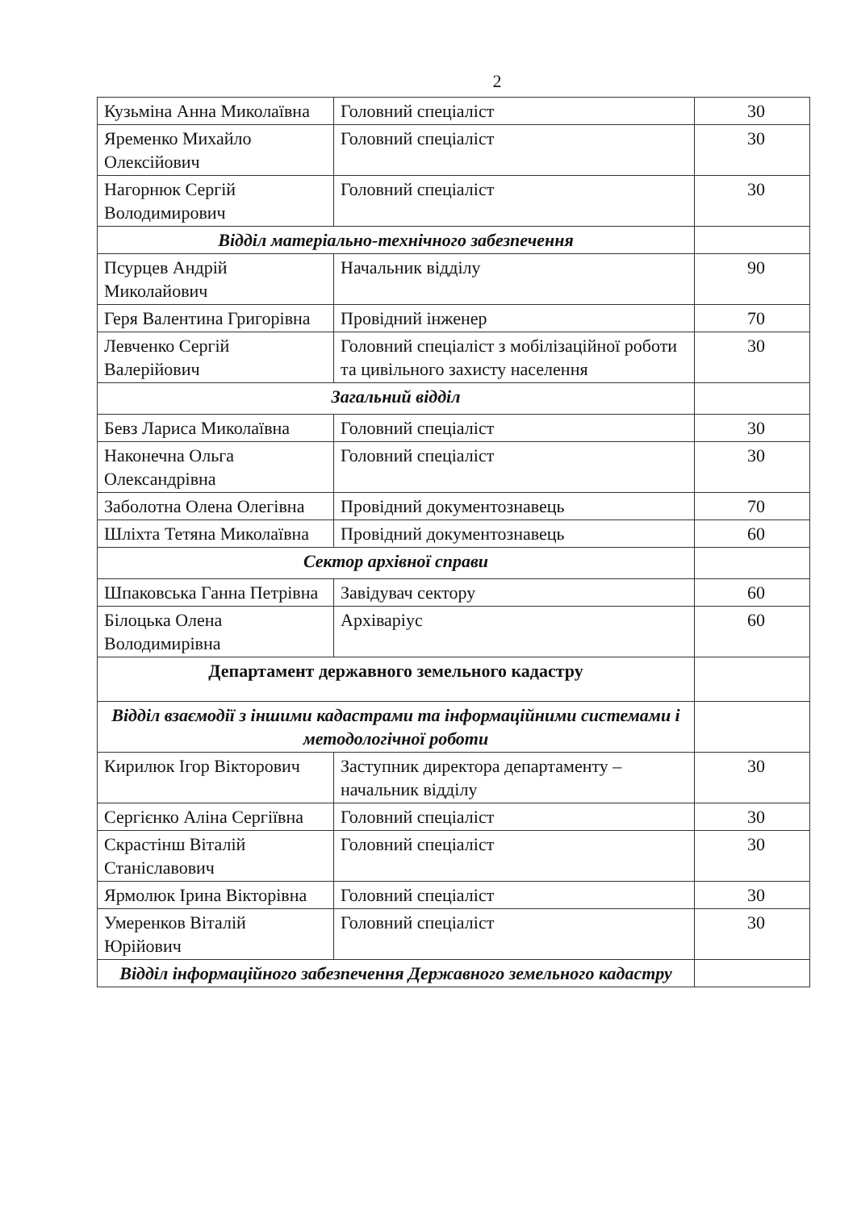2
| Кузьміна Анна Миколаївна | Головний спеціаліст | 30 |
| Яременко Михайло Олексійович | Головний спеціаліст | 30 |
| Нагорнюк Сергій Володимирович | Головний спеціаліст | 30 |
| Відділ матеріально-технічного забезпечення | | |
| Псурцев Андрій Миколайович | Начальник відділу | 90 |
| Геря Валентина Григорівна | Провідний інженер | 70 |
| Левченко Сергій Валерійович | Головний спеціаліст з мобілізаційної роботи та цивільного захисту населення | 30 |
| Загальний відділ | | |
| Бевз Лариса Миколаївна | Головний спеціаліст | 30 |
| Наконечна Ольга Олександрівна | Головний спеціаліст | 30 |
| Заболотна Олена Олегівна | Провідний документознавець | 70 |
| Шліхта Тетяна Миколаївна | Провідний документознавець | 60 |
| Сектор архівної справи | | |
| Шпаковська Ганна Петрівна | Завідувач сектору | 60 |
| Білоцька Олена Володимирівна | Архіваріус | 60 |
| Департамент державного земельного кадастру | | |
| Відділ взаємодії з іншими кадастрами та інформаційними системами і методологічної роботи | | |
| Кирилюк Ігор Вікторович | Заступник директора департаменту – начальник відділу | 30 |
| Сергієнко Аліна Сергіївна | Головний спеціаліст | 30 |
| Скрастінш Віталій Станіславович | Головний спеціаліст | 30 |
| Ярмолюк Ірина Вікторівна | Головний спеціаліст | 30 |
| Умеренков Віталій Юрійович | Головний спеціаліст | 30 |
| Відділ інформаційного забезпечення Державного земельного кадастру | | |